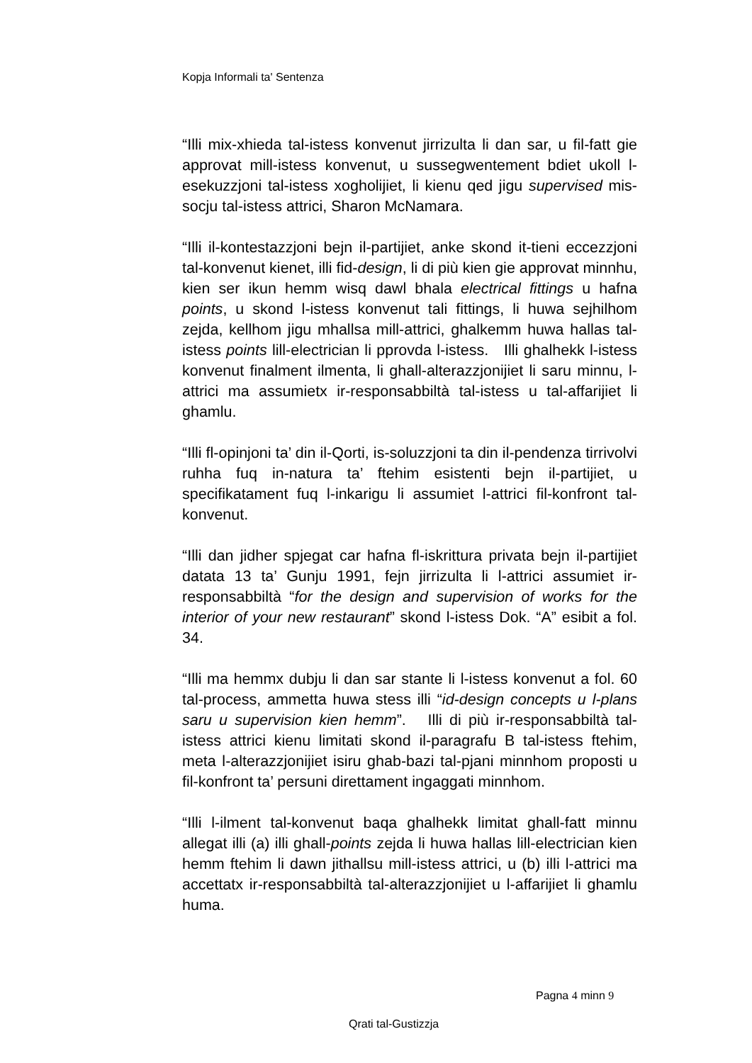Kopja Informali ta' Sentenza
“Illi mix-xhieda tal-istess konvenut jirrizulta li dan sar, u fil-fatt gie approvat mill-istess konvenut, u sussegwentement bdiet ukoll l-esekuzzjoni tal-istess xogholijiet, li kienu qed jigu supervised mis-socju tal-istess attrici, Sharon McNamara.
“Illi il-kontestazzjoni bejn il-partijiet, anke skond it-tieni eccezzjoni tal-konvenut kienet, illi fid-design, li di più kien gie approvat minnhu, kien ser ikun hemm wisq dawl bhala electrical fittings u hafna points, u skond l-istess konvenut tali fittings, li huwa sejhilhom zejda, kellhom jigu mhallsa mill-attrici, ghalkemm huwa hallas tal-istess points lill-electrician li pprovda l-istess. Illi ghalhekk l-istess konvenut finalment ilmenta, li ghall-alterazzjonijiet li saru minnu, l-attrici ma assumietx ir-responsabbiltà tal-istess u tal-affarijiet li ghamlu.
“Illi fl-opinjoni ta’ din il-Qorti, is-soluzzjoni ta din il-pendenza tirrivolvi ruhha fuq in-natura ta’ ftehim esistenti bejn il-partijiet, u specifikatament fuq l-inkarigu li assumiet l-attrici fil-konfront tal-konvenut.
“Illi dan jidher spjegat car hafna fl-iskrittura privata bejn il-partijiet datata 13 ta’ Gunju 1991, fejn jirrizulta li l-attrici assumiet ir-responsabbiltà “for the design and supervision of works for the interior of your new restaurant” skond l-istess Dok. “A” esibit a fol. 34.
“Illi ma hemmx dubju li dan sar stante li l-istess konvenut a fol. 60 tal-process, ammetta huwa stess illi “id-design concepts u l-plans saru u supervision kien hemm”. Illi di più ir-responsabbiltà tal-istess attrici kienu limitati skond il-paragrafu B tal-istess ftehim, meta l-alterazzjonijiet isiru ghab-bazi tal-pjani minnhom proposti u fil-konfront ta’ persuni direttament ingaggati minnhom.
“Illi l-ilment tal-konvenut baqa ghalhekk limitat ghall-fatt minnu allegat illi (a) illi ghall-points zejda li huwa hallas lill-electrician kien hemm ftehim li dawn jithallsu mill-istess attrici, u (b) illi l-attrici ma accettatx ir-responsabbiltà tal-alterazzjonijiet u l-affarijiet li ghamlu huma.
Pagna 4 minn 9
Qrati tal-Gustizzja